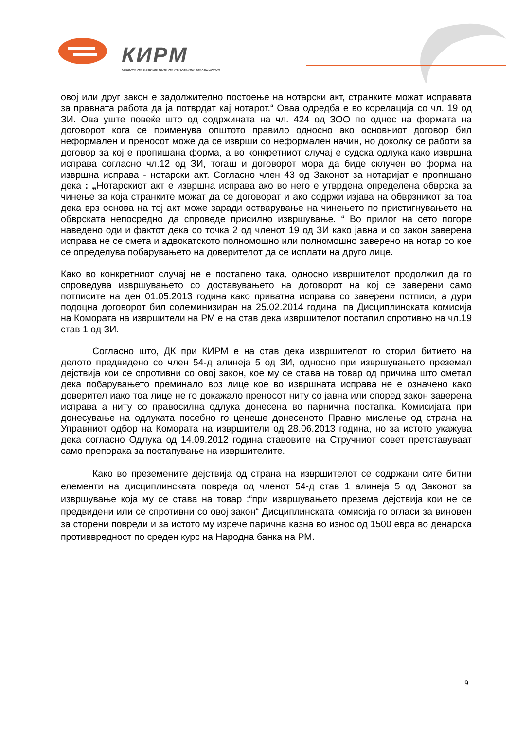КИРМ
КОМОРА НА ИЗВРШИТЕЛИ НА РЕПУБЛИКА МАКЕДОНИЈА
овој или друг закон е задолжително постоење на нотарски акт, странките можат исправата за правната работа да ја потврдат кај нотарот.“ Оваа одредба е во корелација со чл. 19 од ЗИ. Ова уште повеќе што од содржината на чл. 424 од ЗОО по однос на формата на договорот кога се применува општото правило односно ако основниот договор бил неформален и преносот може да се изврши со неформален начин, но доколку се работи за договор за кој е пропишана форма, а во конкретниот случај е судска одлука како извршна исправа согласно чл.12 од ЗИ, тогаш и договорот мора да биде склучен во форма на извршна исправа - нотарски акт. Согласно член 43 од Законот за нотаријат е пропишано дека : „Нотарскиот акт е извршна исправа ако во него е утврдена определена обврска за чинење за која странките можат да се договорат и ако содржи изјава на обврзникот за тоа дека врз основа на тој акт може заради остварување на чинењето по пристигнувањето на обврската непосредно да спроведе присилно извршување. “ Во прилог на сето погоре наведено оди и фактот дека со точка 2 од членот 19 од ЗИ како јавна и со закон заверена исправа не се смета и адвокатското полномошно или полномошно заверено на нотар со кое се определува побарувањето на доверителот да се исплати на друго лице.
Како во конкретниот случај не е постапено така, односно извршителот продолжил да го спроведува извршувањето со доставувањето на договорот на кој се заверени само потписите на ден 01.05.2013 година како приватна исправа со заверени потписи, а дури подоцна договорот бил солеминизиран на 25.02.2014 година, па Дисциплинската комисија на Комората на извршители на РМ е на став дека извршителот постапил спротивно на чл.19 став 1 од ЗИ.
Согласно што, ДК при КИРМ е на став дека извршителот го сторил битието на делото предвидено со член 54-д алинеја 5 од ЗИ, односно при извршувањето преземал дејствија кои се спротивни со овој закон, кое му се става на товар од причина што сметал дека побарувањето преминало врз лице кое во извршната исправа не е означено како доверител иако тоа лице не го докажало преносот ниту со јавна или според закон заверена исправа а ниту со правосилна одлука донесена во парнична постапка. Комисијата при донесување на одлуката посебно го ценеше донесеното Правно мислење од страна на Управниот одбор на Комората на извршители од 28.06.2013 година, но за истото укажува дека согласно Одлука од 14.09.2012 година ставовите на Стручниот совет претставуваат само препорака за постапување на извршителите.
Како во преземените дејствија од страна на извршителот се содржани сите битни елементи на дисциплинската повреда од членот 54-д став 1 алинеја 5 од Законот за извршување која му се става на товар :“при извршувањето презема дејствија кои не се предвидени или се спротивни со овој закон“ Дисциплинската комисија го огласи за виновен за сторени повреди и за истото му изрече парична казна во износ од 1500 евра во денарска противвредност по среден курс на Народна банка на РМ.
9